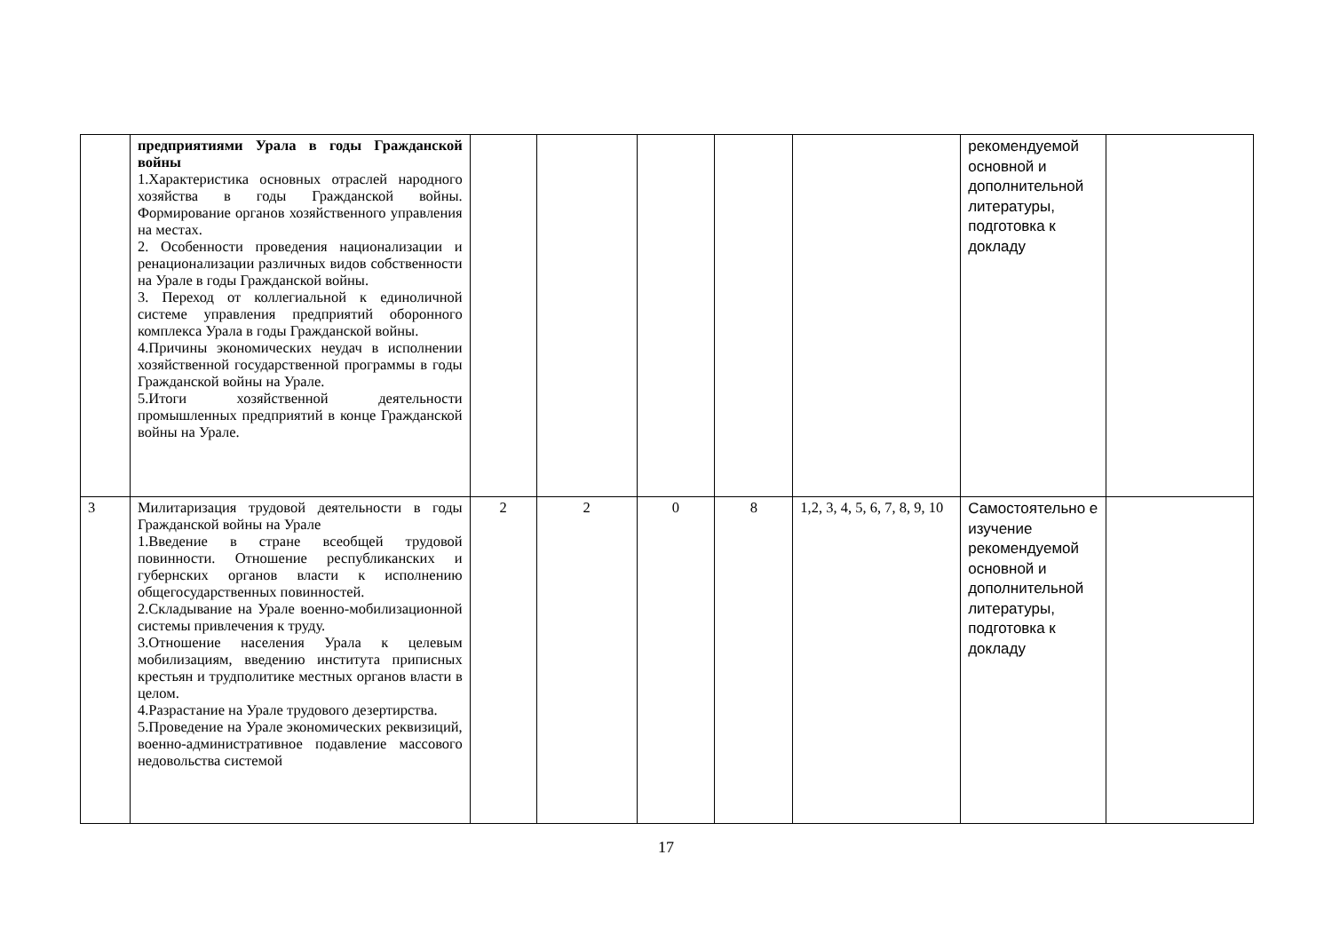| | предприятиями Урала в годы Гражданской войны 1.Характеристика основных отраслей народного хозяйства в годы Гражданской войны. Формирование органов хозяйственного управления на местах. 2. Особенности проведения национализации и ренационализации различных видов собственности на Урале в годы Гражданской войны. 3. Переход от коллегиальной к единоличной системе управления предприятий оборонного комплекса Урала в годы Гражданской войны. 4.Причины экономических неудач в исполнении хозяйственной государственной программы в годы Гражданской войны на Урале. 5.Итоги хозяйственной деятельности промышленных предприятий в конце Гражданской войны на Урале. | | | | | | рекомендуемой основной и дополнительной литературы, подготовка к докладу | |
| 3 | Милитаризация трудовой деятельности в годы Гражданской войны на Урале 1.Введение в стране всеобщей трудовой повинности. Отношение республиканских и губернских органов власти к исполнению общегосударственных повинностей. 2.Складывание на Урале военно-мобилизационной системы привлечения к труду. 3.Отношение населения Урала к целевым мобилизациям, введению института приписных крестьян и трудполитике местных органов власти в целом. 4.Разрастание на Урале трудового дезертирства. 5.Проведение на Урале экономических реквизиций, военно-административное подавление массового недовольства системой | 2 | 2 | 0 | 8 | 1,2, 3, 4, 5, 6, 7, 8, 9, 10 | Самостоятельно е изучение рекомендуемой основной и дополнительной литературы, подготовка к докладу | |
17